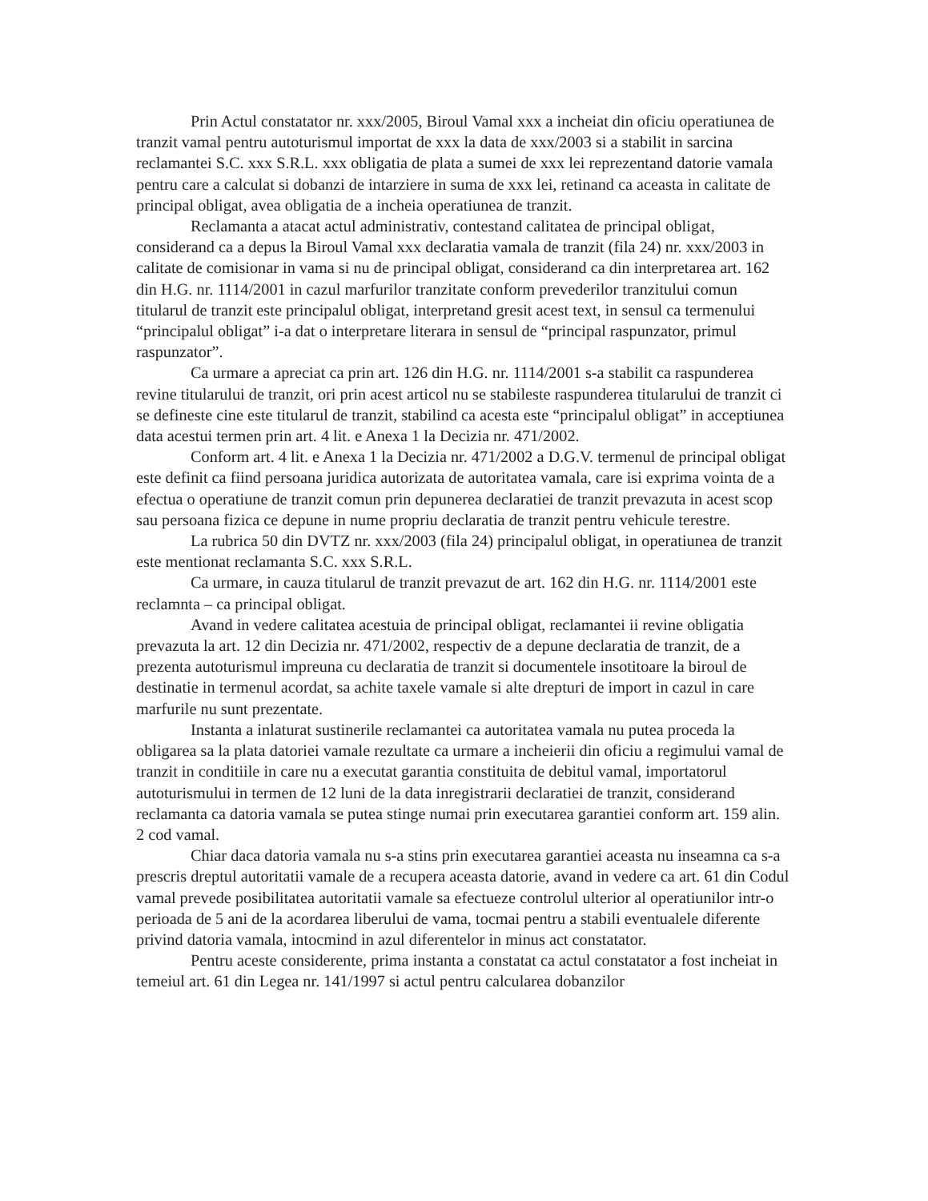Prin Actul constatator nr. xxx/2005, Biroul Vamal xxx a incheiat din oficiu operatiunea de tranzit vamal pentru autoturismul importat de xxx la data de xxx/2003 si a stabilit in sarcina reclamantei S.C. xxx S.R.L. xxx obligatia de plata a sumei de xxx lei reprezentand datorie vamala pentru care a calculat si dobanzi de intarziere in suma de xxx lei, retinand ca aceasta in calitate de principal obligat, avea obligatia de a incheia operatiunea de tranzit.
Reclamanta a atacat actul administrativ, contestand calitatea de principal obligat, considerand ca a depus la Biroul Vamal xxx declaratia vamala de tranzit (fila 24) nr. xxx/2003 in calitate de comisionar in vama si nu de principal obligat, considerand ca din interpretarea art. 162 din H.G. nr. 1114/2001 in cazul marfurilor tranzitate conform prevederilor tranzitului comun titularul de tranzit este principalul obligat, interpretand gresit acest text, in sensul ca termenului “principalul obligat” i-a dat o interpretare literara in sensul de “principal raspunzator, primul raspunzator”.
Ca urmare a apreciat ca prin art. 126 din H.G. nr. 1114/2001 s-a stabilit ca raspunderea revine titularului de tranzit, ori prin acest articol nu se stabileste raspunderea titularului de tranzit ci se defineste cine este titularul de tranzit, stabilind ca acesta este “principalul obligat” in acceptiunea data acestui termen prin art. 4 lit. e Anexa 1 la Decizia nr. 471/2002.
Conform art. 4 lit. e Anexa 1 la Decizia nr. 471/2002 a D.G.V. termenul de principal obligat este definit ca fiind persoana juridica autorizata de autoritatea vamala, care isi exprima vointa de a efectua o operatiune de tranzit comun prin depunerea declaratiei de tranzit prevazuta in acest scop sau persoana fizica ce depune in nume propriu declaratia de tranzit pentru vehicule terestre.
La rubrica 50 din DVTZ nr. xxx/2003 (fila 24) principalul obligat, in operatiunea de tranzit este mentionat reclamanta S.C. xxx S.R.L.
Ca urmare, in cauza titularul de tranzit prevazut de art. 162 din H.G. nr. 1114/2001 este reclamnta – ca principal obligat.
Avand in vedere calitatea acestuia de principal obligat, reclamantei ii revine obligatia prevazuta la art. 12 din Decizia nr. 471/2002, respectiv de a depune declaratia de tranzit, de a prezenta autoturismul impreuna cu declaratia de tranzit si documentele insotitoare la biroul de destinatie in termenul acordat, sa achite taxele vamale si alte drepturi de import in cazul in care marfurile nu sunt prezentate.
Instanta a inlaturat sustinerile reclamantei ca autoritatea vamala nu putea proceda la obligarea sa la plata datoriei vamale rezultate ca urmare a incheierii din oficiu a regimului vamal de tranzit in conditiile in care nu a executat garantia constituita de debitul vamal, importatorul autoturismului in termen de 12 luni de la data inregistrarii declaratiei de tranzit, considerand reclamanta ca datoria vamala se putea stinge numai prin executarea garantiei conform art. 159 alin. 2 cod vamal.
Chiar daca datoria vamala nu s-a stins prin executarea garantiei aceasta nu inseamna ca s-a prescris dreptul autoritatii vamale de a recupera aceasta datorie, avand in vedere ca art. 61 din Codul vamal prevede posibilitatea autoritatii vamale sa efectueze controlul ulterior al operatiunilor intr-o perioada de 5 ani de la acordarea liberului de vama, tocmai pentru a stabili eventualele diferente privind datoria vamala, intocmind in azul diferentelor in minus act constatator.
Pentru aceste considerente, prima instanta a constatat ca actul constatator a fost incheiat in temeiul art. 61 din Legea nr. 141/1997 si actul pentru calcularea dobanzilor